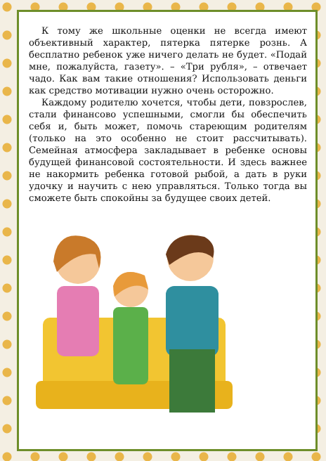К тому же школьные оценки не всегда имеют объективный характер, пятерка пятерке рознь. А бесплатно ребенок уже ничего делать не будет. «Подай мне, пожалуйста, газету». – «Три рубля», – отвечает чадо. Как вам такие отношения? Использовать деньги как средство мотивации нужно очень осторожно.
Каждому родителю хочется, чтобы дети, повзрослев, стали финансово успешными, смогли бы обеспечить себя и, быть может, помочь стареющим родителям (только на это особенно не стоит рассчитывать). Семейная атмосфера закладывает в ребенке основы будущей финансовой состоятельности. И здесь важнее не накормить ребенка готовой рыбой, а дать в руки удочку и научить с нею управляться. Только тогда вы сможете быть спокойны за будущее своих детей.